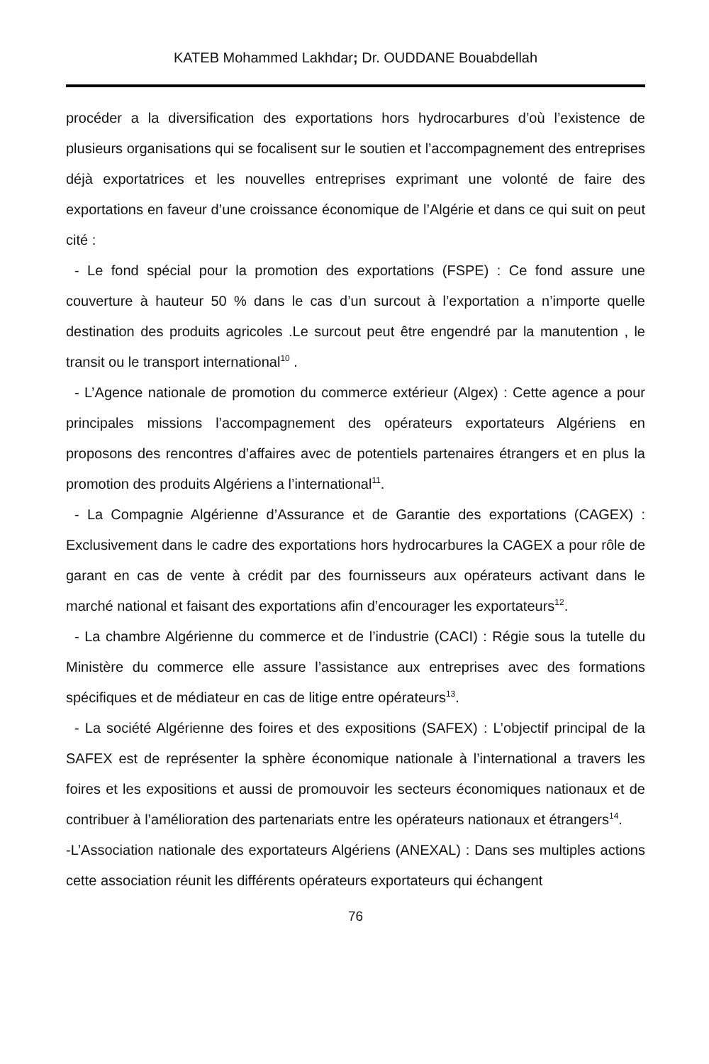KATEB Mohammed Lakhdar; Dr. OUDDANE Bouabdellah
procéder a la diversification des exportations hors hydrocarbures d’où l’existence de plusieurs organisations qui se focalisent sur le soutien et l’accompagnement des entreprises déjà exportatrices et les nouvelles entreprises exprimant une volonté de faire des exportations en faveur d’une croissance économique de l’Algérie et dans ce qui suit on peut cité :
- Le fond spécial pour la promotion des exportations (FSPE) : Ce fond assure une couverture à hauteur 50 % dans le cas d’un surcout à l’exportation a n’importe quelle destination des produits agricoles .Le surcout peut être engendré par la manutention , le transit ou le transport international<sup>10</sup> .
- L’Agence nationale de promotion du commerce extérieur (Algex) : Cette agence a pour principales missions l’accompagnement des opérateurs exportateurs Algériens en proposons des rencontres d’affaires avec de potentiels partenaires étrangers et en plus la promotion des produits Algériens a l’international<sup>11</sup>.
- La Compagnie Algérienne d’Assurance et de Garantie des exportations (CAGEX) : Exclusivement dans le cadre des exportations hors hydrocarbures la CAGEX a pour rôle de garant en cas de vente à crédit par des fournisseurs aux opérateurs activant dans le marché national et faisant des exportations afin d’encourager les exportateurs<sup>12</sup>.
- La chambre Algérienne du commerce et de l’industrie (CACI) : Régie sous la tutelle du Ministère du commerce elle assure l’assistance aux entreprises avec des formations spécifiques et de médiateur en cas de litige entre opérateurs<sup>13</sup>.
- La société Algérienne des foires et des expositions (SAFEX) : L’objectif principal de la SAFEX est de représenter la sphère économique nationale à l’international a travers les foires et les expositions et aussi de promouvoir les secteurs économiques nationaux et de contribuer à l’amélioration des partenariats entre les opérateurs nationaux et étrangers<sup>14</sup>.
-L’Association nationale des exportateurs Algériens (ANEXAL) : Dans ses multiples actions cette association réunit les différents opérateurs exportateurs qui échangent
76